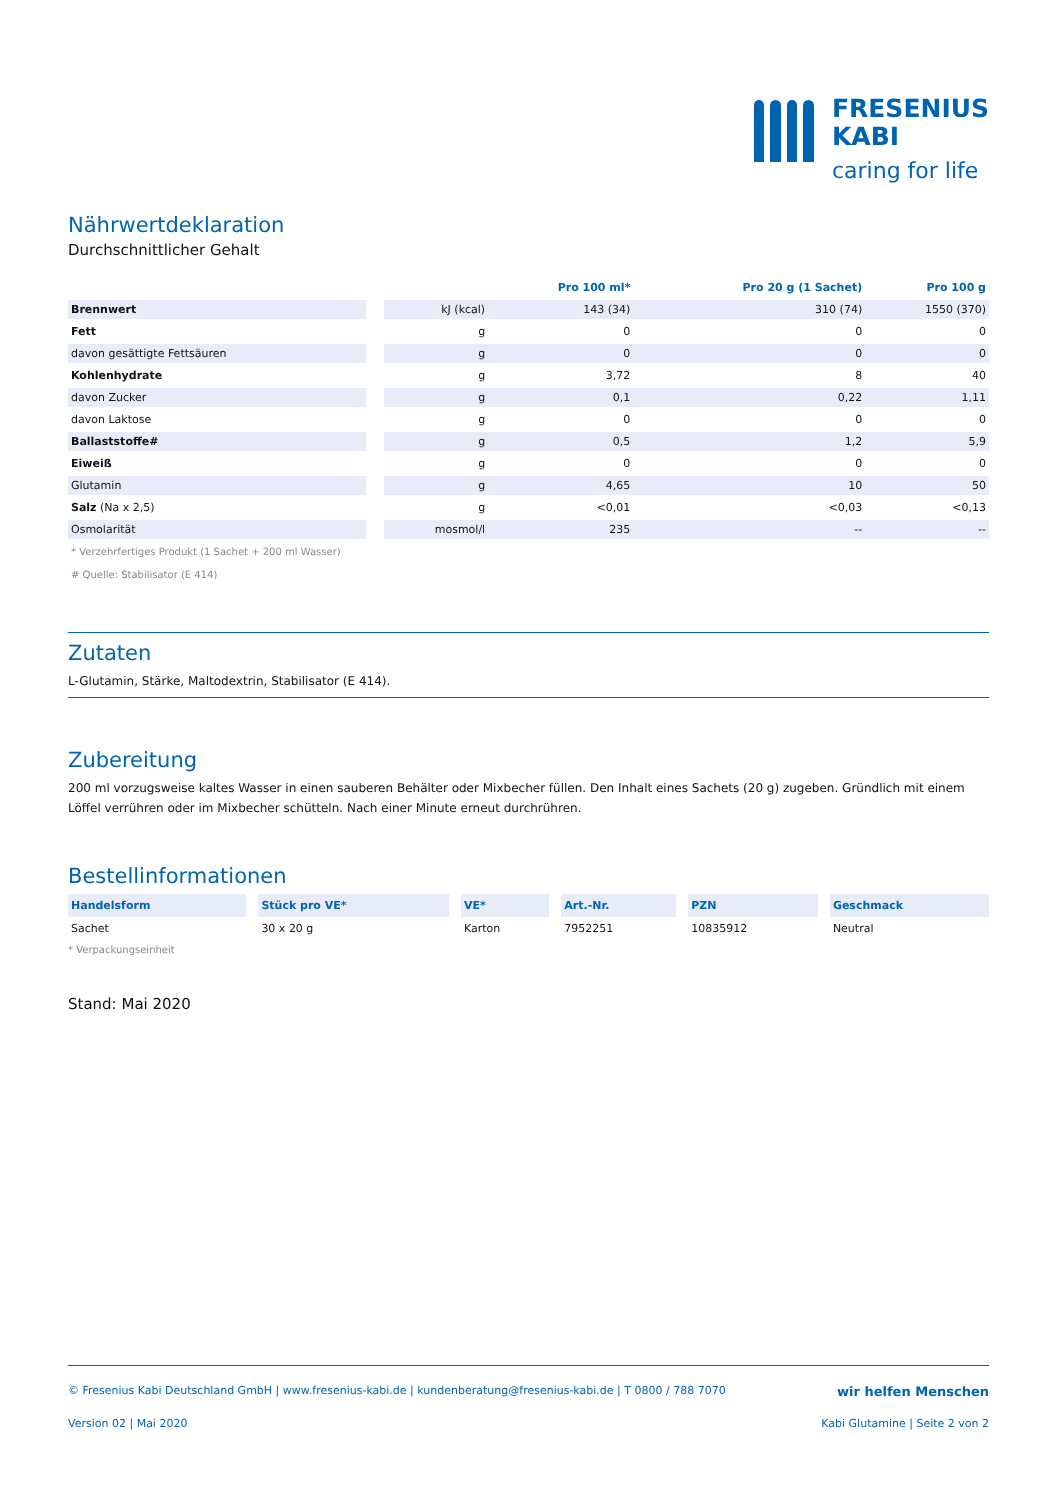FRESENIUS
KABI
caring for life
Nährwertdeklaration
Durchschnittlicher Gehalt
| | | | Pro 100 ml* | Pro 20 g (1 Sachet) | Pro 100 g |
| Brennwert | | kJ (kcal) | 143 (34) | 310 (74) | 1550 (370) |
| Fett | | g | 0 | 0 | 0 |
| davon gesättigte Fettsäuren | | g | 0 | 0 | 0 |
| Kohlenhydrate | | g | 3,72 | 8 | 40 |
| davon Zucker | | g | 0,1 | 0,22 | 1,11 |
| davon Laktose | | g | 0 | 0 | 0 |
| Ballaststoffe# | | g | 0,5 | 1,2 | 5,9 |
| Eiweiß | | g | 0 | 0 | 0 |
| Glutamin | | g | 4,65 | 10 | 50 |
| Salz (Na x 2,5) | | g | <0,01 | <0,03 | <0,13 |
| Osmolarität | | mosmol/l | 235 | -- | -- |
* Verzehrfertiges Produkt (1 Sachet + 200 ml Wasser)
# Quelle: Stabilisator (E 414)
Zutaten
L-Glutamin, Stärke, Maltodextrin, Stabilisator (E 414).
Zubereitung
200 ml vorzugsweise kaltes Wasser in einen sauberen Behälter oder Mixbecher füllen. Den Inhalt eines Sachets (20 g) zugeben. Gründlich mit einem Löffel verrühren oder im Mixbecher schütteln. Nach einer Minute erneut durchrühren.
Bestellinformationen
| Handelsform | Stück pro VE* | VE* | Art.-Nr. | PZN | Geschmack |
| --- | --- | --- | --- | --- | --- |
| Sachet | 30 x 20 g | Karton | 7952251 | 10835912 | Neutral |
* Verpackungseinheit
Stand: Mai 2020
© Fresenius Kabi Deutschland GmbH | www.fresenius-kabi.de | kundenberatung@fresenius-kabi.de | T 0800 / 788 7070 wir helfen Menschen
Version 02 | Mai 2020 Kabi Glutamine | Seite 2 von 2